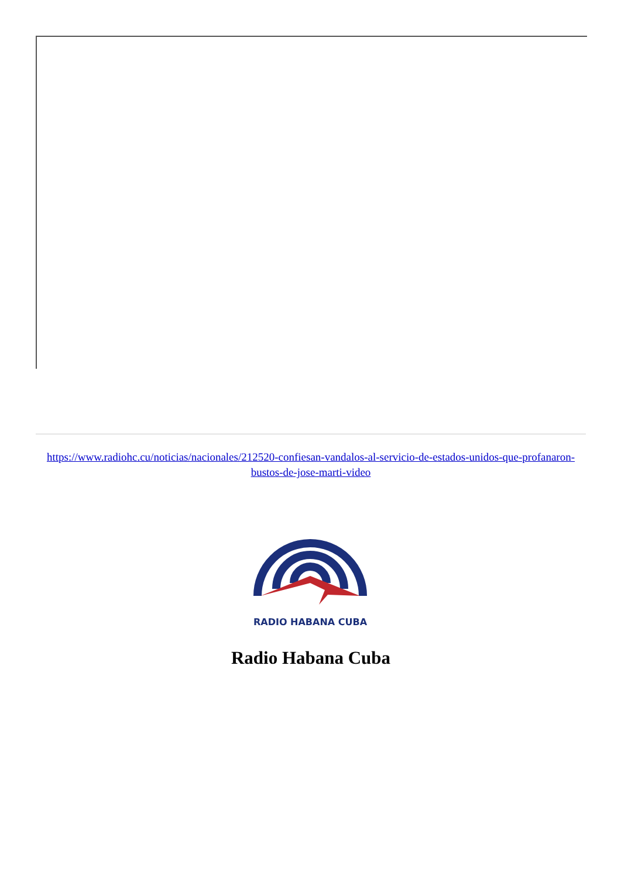https://www.radiohc.cu/noticias/nacionales/212520-confiesan-vandalos-al-servicio-de-estados-unidos-que-profanaron-bustos-de-jose-marti-video
RADIO HABANA CUBA
Radio Habana Cuba